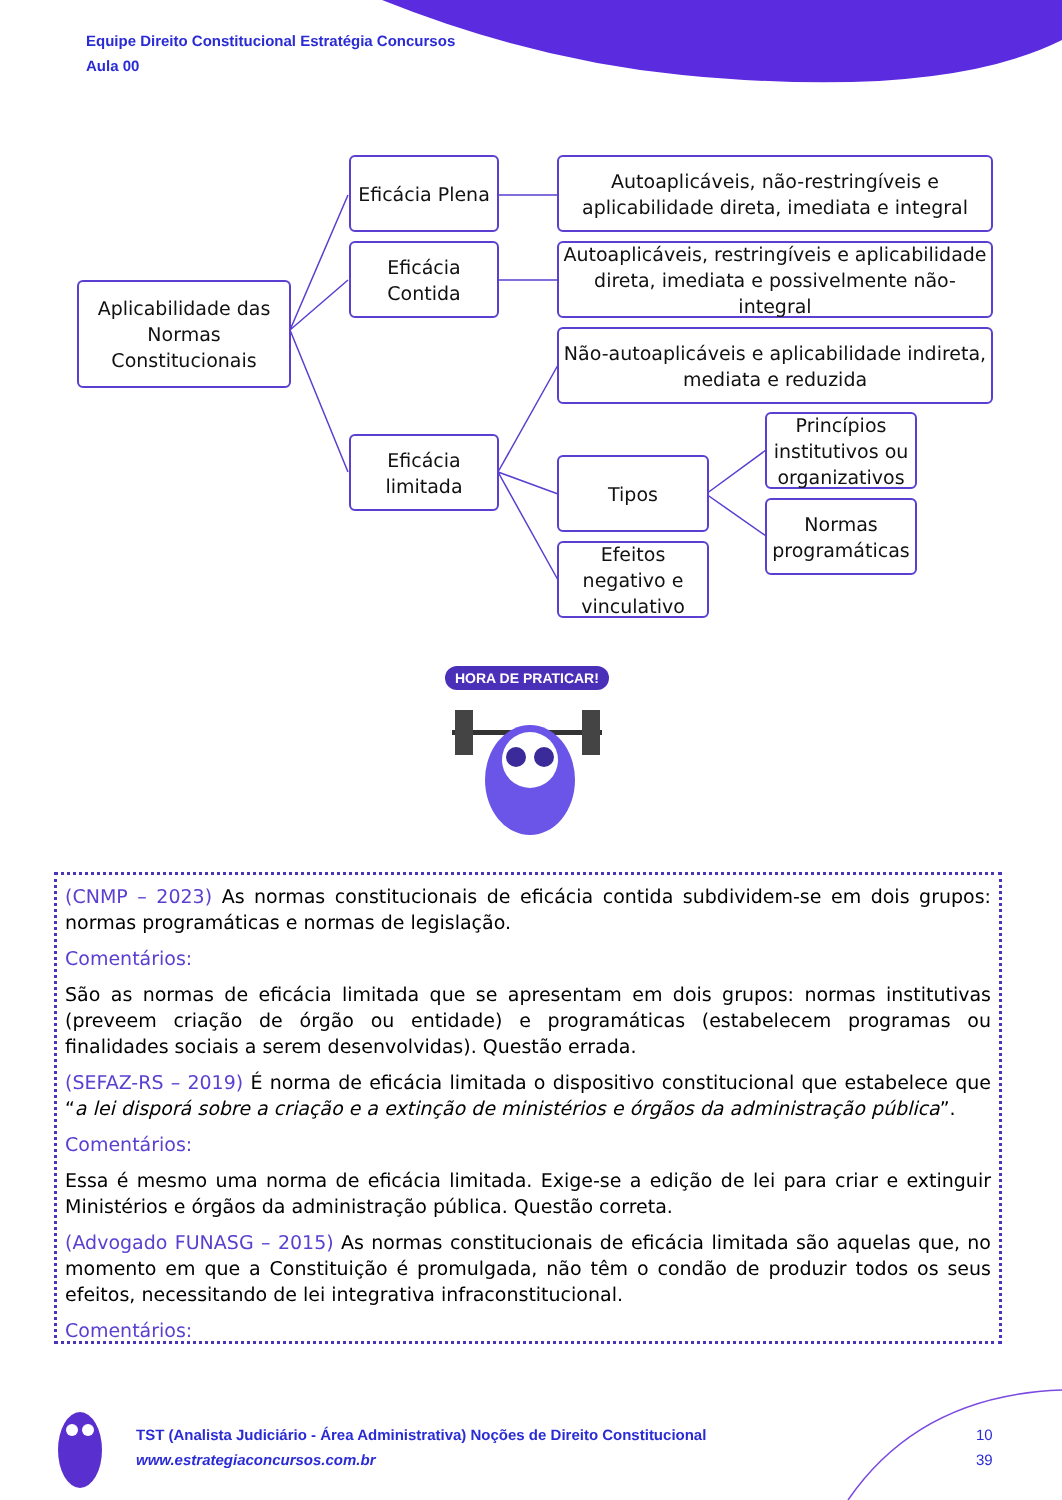Equipe Direito Constitucional Estratégia Concursos
Aula 00
Aplicabilidade das Normas Constitucionais
Eficácia Plena
Eficácia Contida
Eficácia limitada
Autoaplicáveis, não-restringíveis e aplicabilidade direta, imediata e integral
Autoaplicáveis, restringíveis e aplicabilidade direta, imediata e possivelmente não-integral
Não-autoaplicáveis e aplicabilidade indireta, mediata e reduzida
Tipos
Efeitos negativo e vinculativo
Princípios institutivos ou organizativos
Normas programáticas
HORA DE PRATICAR!
(CNMP – 2023) As normas constitucionais de eficácia contida subdividem-se em dois grupos: normas programáticas e normas de legislação.
Comentários:
São as normas de eficácia limitada que se apresentam em dois grupos: normas institutivas (preveem criação de órgão ou entidade) e programáticas (estabelecem programas ou finalidades sociais a serem desenvolvidas). Questão errada.
(SEFAZ-RS – 2019) É norma de eficácia limitada o dispositivo constitucional que estabelece que “a lei disporá sobre a criação e a extinção de ministérios e órgãos da administração pública”.
Comentários:
Essa é mesmo uma norma de eficácia limitada. Exige-se a edição de lei para criar e extinguir Ministérios e órgãos da administração pública. Questão correta.
(Advogado FUNASG – 2015) As normas constitucionais de eficácia limitada são aquelas que, no momento em que a Constituição é promulgada, não têm o condão de produzir todos os seus efeitos, necessitando de lei integrativa infraconstitucional.
Comentários:
TST (Analista Judiciário - Área Administrativa) Noções de Direito Constitucional
www.estrategiaconcursos.com.br
10
39